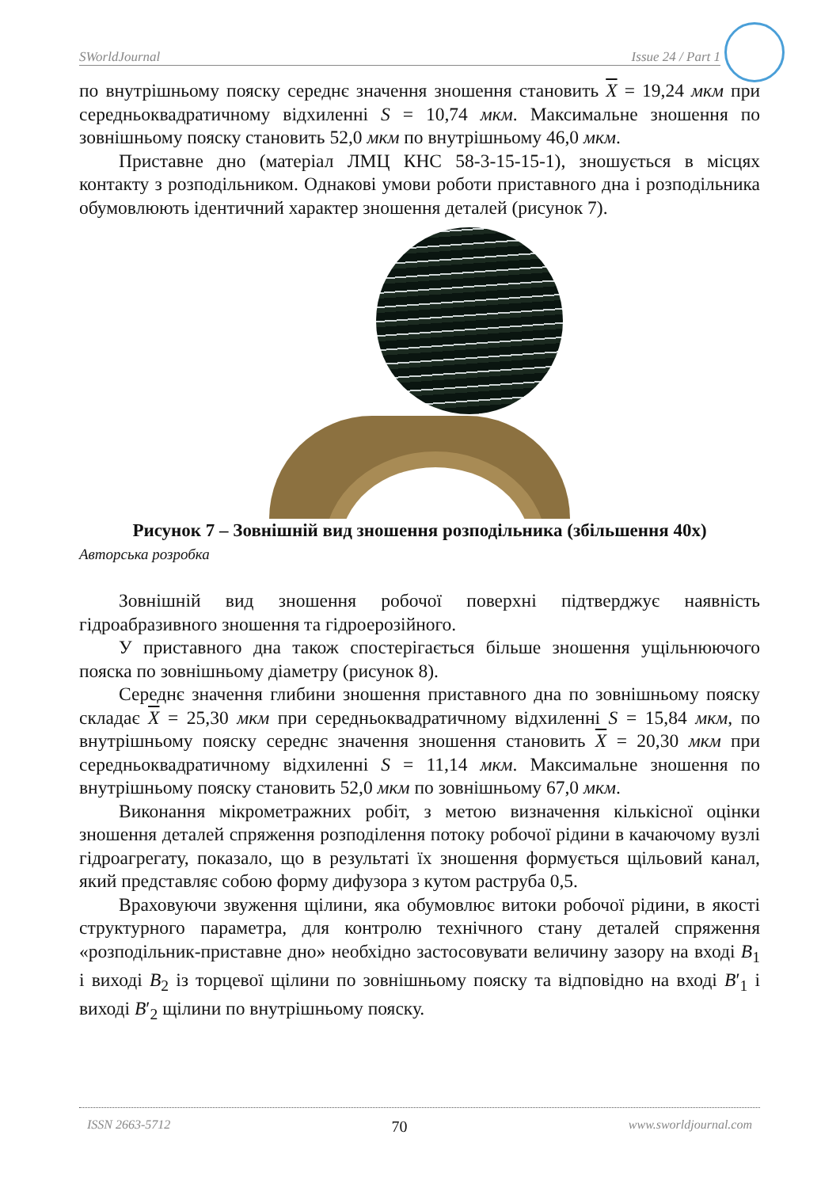SWorldJournal Issue 24 / Part 1
по внутрішньому пояску середнє значення зношення становить X = 19,24 мкм при середньоквадратичному відхиленні S = 10,74 мкм. Максимальне зношення по зовнішньому пояску становить 52,0 мкм по внутрішньому 46,0 мкм.
Приставне дно (матеріал ЛМЦ КНС 58-3-15-15-1), зношується в місцях контакту з розподільником. Однакові умови роботи приставного дна і розподільника обумовлюють ідентичний характер зношення деталей (рисунок 7).
Рисунок 7 – Зовнішній вид зношення розподільника (збільшення 40х)
Авторська розробка
Зовнішній вид зношення робочої поверхні підтверджує наявність гідроабразивного зношення та гідроерозійного.
У приставного дна також спостерігається більше зношення ущільнюючого пояска по зовнішньому діаметру (рисунок 8).
Середнє значення глибини зношення приставного дна по зовнішньому пояску складає X = 25,30 мкм при середньоквадратичному відхиленні S = 15,84 мкм, по внутрішньому пояску середнє значення зношення становить X = 20,30 мкм при середньоквадратичному відхиленні S = 11,14 мкм. Максимальне зношення по внутрішньому пояску становить 52,0 мкм по зовнішньому 67,0 мкм.
Виконання мікрометражних робіт, з метою визначення кількісної оцінки зношення деталей спряження розподілення потоку робочої рідини в качаючому вузлі гідроагрегату, показало, що в результаті їх зношення формується щільовий канал, який представляє собою форму дифузора з кутом раструба 0,5.
Враховуючи звуження щілини, яка обумовлює витоки робочої рідини, в якості структурного параметра, для контролю технічного стану деталей спряження «розподільник-приставне дно» необхідно застосовувати величину зазору на вході B<sub>1</sub> і виході B<sub>2</sub> із торцевої щілини по зовнішньому пояску та відповідно на вході B′<sub>1</sub> і виході B′<sub>2</sub> щілини по внутрішньому пояску.
ISSN 2663-5712 70 www.sworldjournal.com